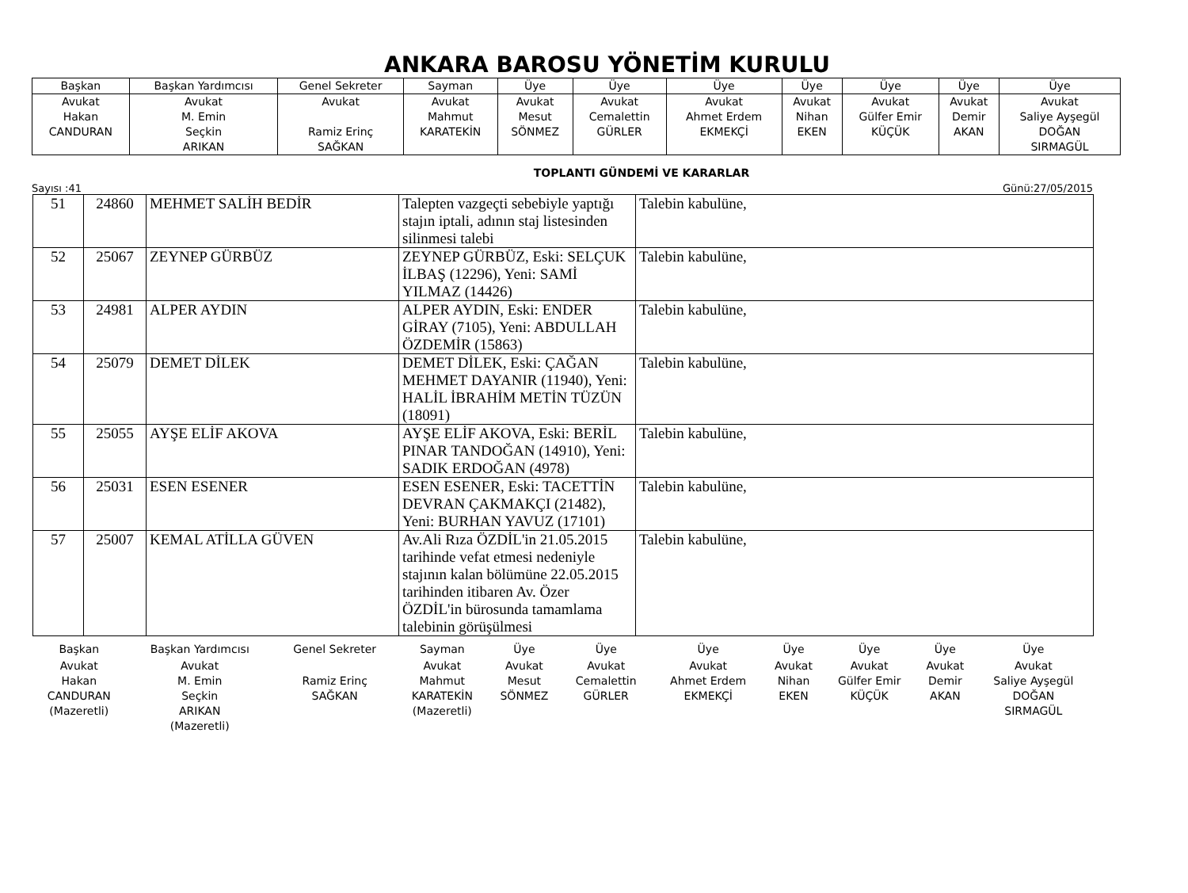ANKARA BAROSU YÖNETİM KURULU
| Başkan | Başkan Yardımcısı | Genel Sekreter | Sayman | Üye | Üye | Üye | Üye | Üye | Üye | Üye |
| Avukat Hakan CANDURAN | Avukat M. Emin Seçkin ARIKAN | Avukat Ramiz Erinç SAĞKAN | Avukat Mahmut KARATEKİN | Avukat Mesut SÖNMEZ | Avukat Cemalettin GÜRLER | Avukat Ahmet Erdem EKMEKÇİ | Avukat Nihan EKEN | Avukat Gülfer Emir KÜÇÜK | Avukat Demir AKAN | Avukat Saliye Ayşegül DOĞAN SIRMAGÜL |
TOPLANTI GÜNDEMİ VE KARARLAR
Sayısı :41 Günü:27/05/2015
| 51 | 24860 | MEHMET SALİH BEDİR | Talepten vazgeçti sebebiyle yaptığı stajın iptali, adının staj listesinden silinmesi talebi | Talebin kabulüne, |
| 52 | 25067 | ZEYNEP GÜRBÜZ | ZEYNEP GÜRBÜZ, Eski: SELÇUK İLBAŞ (12296), Yeni: SAMİ YILMAZ (14426) | Talebin kabulüne, |
| 53 | 24981 | ALPER AYDIN | ALPER AYDIN, Eski: ENDER GİRAY (7105), Yeni: ABDULLAH ÖZDEMİR (15863) | Talebin kabulüne, |
| 54 | 25079 | DEMET DİLEK | DEMET DİLEK, Eski: ÇAĞAN MEHMET DAYANIR (11940), Yeni: HALİL İBRAHİM METİN TÜZÜN (18091) | Talebin kabulüne, |
| 55 | 25055 | AYŞE ELİF AKOVA | AYŞE ELİF AKOVA, Eski: BERİL PINAR TANDOĞAN (14910), Yeni: SADIK ERDOĞAN (4978) | Talebin kabulüne, |
| 56 | 25031 | ESEN ESENER | ESEN ESENER, Eski: TACETTİN DEVRAN ÇAKMAKÇI (21482), Yeni: BURHAN YAVUZ (17101) | Talebin kabulüne, |
| 57 | 25007 | KEMAL ATİLLA GÜVEN | Av.Ali Rıza ÖZDİL'in 21.05.2015 tarihinde vefat etmesi nedeniyle stajının kalan bölümüne 22.05.2015 tarihinden itibaren Av. Özer ÖZDİL'in bürosunda tamamlama talebinin görüşülmesi | Talebin kabulüne, |
| Başkan | Başkan Yardımcısı | Genel Sekreter | Sayman | Üye | Üye | Üye | Üye | Üye | Üye | Üye |
| Avukat Hakan CANDURAN (Mazeretli) | Avukat M. Emin Seçkin ARIKAN (Mazeretli) | Ramiz Erinç SAĞKAN | Avukat Mahmut KARATEKİN (Mazeretli) | Avukat Mesut SÖNMEZ | Avukat Cemalettin GÜRLER | Avukat Ahmet Erdem EKMEKÇİ | Avukat Nihan EKEN | Avukat Gülfer Emir KÜÇÜK | Avukat Demir AKAN | Avukat Saliye Ayşegül DOĞAN SIRMAGÜL |